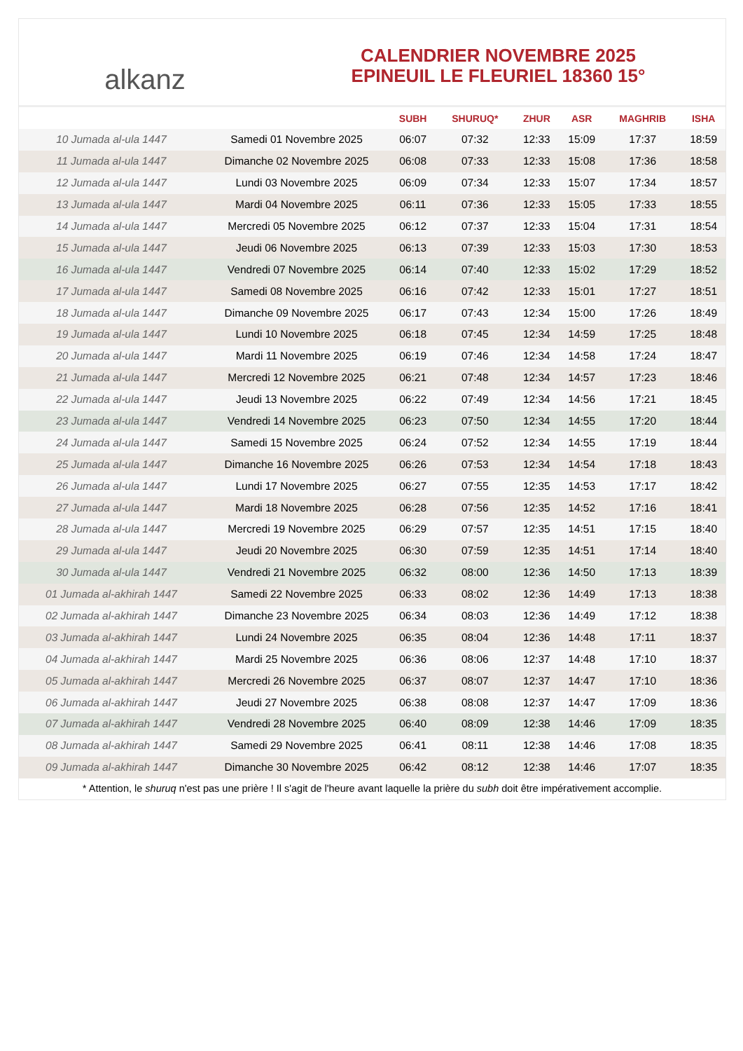alkanz
CALENDRIER NOVEMBRE 2025
EPINEUIL LE FLEURIEL 18360 15°
| | | SUBH | SHURUQ* | ZHUR | ASR | MAGHRIB | ISHA |
| --- | --- | --- | --- | --- | --- | --- | --- |
| 10 Jumada al-ula 1447 | Samedi 01 Novembre 2025 | 06:07 | 07:32 | 12:33 | 15:09 | 17:37 | 18:59 |
| 11 Jumada al-ula 1447 | Dimanche 02 Novembre 2025 | 06:08 | 07:33 | 12:33 | 15:08 | 17:36 | 18:58 |
| 12 Jumada al-ula 1447 | Lundi 03 Novembre 2025 | 06:09 | 07:34 | 12:33 | 15:07 | 17:34 | 18:57 |
| 13 Jumada al-ula 1447 | Mardi 04 Novembre 2025 | 06:11 | 07:36 | 12:33 | 15:05 | 17:33 | 18:55 |
| 14 Jumada al-ula 1447 | Mercredi 05 Novembre 2025 | 06:12 | 07:37 | 12:33 | 15:04 | 17:31 | 18:54 |
| 15 Jumada al-ula 1447 | Jeudi 06 Novembre 2025 | 06:13 | 07:39 | 12:33 | 15:03 | 17:30 | 18:53 |
| 16 Jumada al-ula 1447 | Vendredi 07 Novembre 2025 | 06:14 | 07:40 | 12:33 | 15:02 | 17:29 | 18:52 |
| 17 Jumada al-ula 1447 | Samedi 08 Novembre 2025 | 06:16 | 07:42 | 12:33 | 15:01 | 17:27 | 18:51 |
| 18 Jumada al-ula 1447 | Dimanche 09 Novembre 2025 | 06:17 | 07:43 | 12:34 | 15:00 | 17:26 | 18:49 |
| 19 Jumada al-ula 1447 | Lundi 10 Novembre 2025 | 06:18 | 07:45 | 12:34 | 14:59 | 17:25 | 18:48 |
| 20 Jumada al-ula 1447 | Mardi 11 Novembre 2025 | 06:19 | 07:46 | 12:34 | 14:58 | 17:24 | 18:47 |
| 21 Jumada al-ula 1447 | Mercredi 12 Novembre 2025 | 06:21 | 07:48 | 12:34 | 14:57 | 17:23 | 18:46 |
| 22 Jumada al-ula 1447 | Jeudi 13 Novembre 2025 | 06:22 | 07:49 | 12:34 | 14:56 | 17:21 | 18:45 |
| 23 Jumada al-ula 1447 | Vendredi 14 Novembre 2025 | 06:23 | 07:50 | 12:34 | 14:55 | 17:20 | 18:44 |
| 24 Jumada al-ula 1447 | Samedi 15 Novembre 2025 | 06:24 | 07:52 | 12:34 | 14:55 | 17:19 | 18:44 |
| 25 Jumada al-ula 1447 | Dimanche 16 Novembre 2025 | 06:26 | 07:53 | 12:34 | 14:54 | 17:18 | 18:43 |
| 26 Jumada al-ula 1447 | Lundi 17 Novembre 2025 | 06:27 | 07:55 | 12:35 | 14:53 | 17:17 | 18:42 |
| 27 Jumada al-ula 1447 | Mardi 18 Novembre 2025 | 06:28 | 07:56 | 12:35 | 14:52 | 17:16 | 18:41 |
| 28 Jumada al-ula 1447 | Mercredi 19 Novembre 2025 | 06:29 | 07:57 | 12:35 | 14:51 | 17:15 | 18:40 |
| 29 Jumada al-ula 1447 | Jeudi 20 Novembre 2025 | 06:30 | 07:59 | 12:35 | 14:51 | 17:14 | 18:40 |
| 30 Jumada al-ula 1447 | Vendredi 21 Novembre 2025 | 06:32 | 08:00 | 12:36 | 14:50 | 17:13 | 18:39 |
| 01 Jumada al-akhirah 1447 | Samedi 22 Novembre 2025 | 06:33 | 08:02 | 12:36 | 14:49 | 17:13 | 18:38 |
| 02 Jumada al-akhirah 1447 | Dimanche 23 Novembre 2025 | 06:34 | 08:03 | 12:36 | 14:49 | 17:12 | 18:38 |
| 03 Jumada al-akhirah 1447 | Lundi 24 Novembre 2025 | 06:35 | 08:04 | 12:36 | 14:48 | 17:11 | 18:37 |
| 04 Jumada al-akhirah 1447 | Mardi 25 Novembre 2025 | 06:36 | 08:06 | 12:37 | 14:48 | 17:10 | 18:37 |
| 05 Jumada al-akhirah 1447 | Mercredi 26 Novembre 2025 | 06:37 | 08:07 | 12:37 | 14:47 | 17:10 | 18:36 |
| 06 Jumada al-akhirah 1447 | Jeudi 27 Novembre 2025 | 06:38 | 08:08 | 12:37 | 14:47 | 17:09 | 18:36 |
| 07 Jumada al-akhirah 1447 | Vendredi 28 Novembre 2025 | 06:40 | 08:09 | 12:38 | 14:46 | 17:09 | 18:35 |
| 08 Jumada al-akhirah 1447 | Samedi 29 Novembre 2025 | 06:41 | 08:11 | 12:38 | 14:46 | 17:08 | 18:35 |
| 09 Jumada al-akhirah 1447 | Dimanche 30 Novembre 2025 | 06:42 | 08:12 | 12:38 | 14:46 | 17:07 | 18:35 |
* Attention, le shuruq n'est pas une prière ! Il s'agit de l'heure avant laquelle la prière du subh doit être impérativement accomplie.